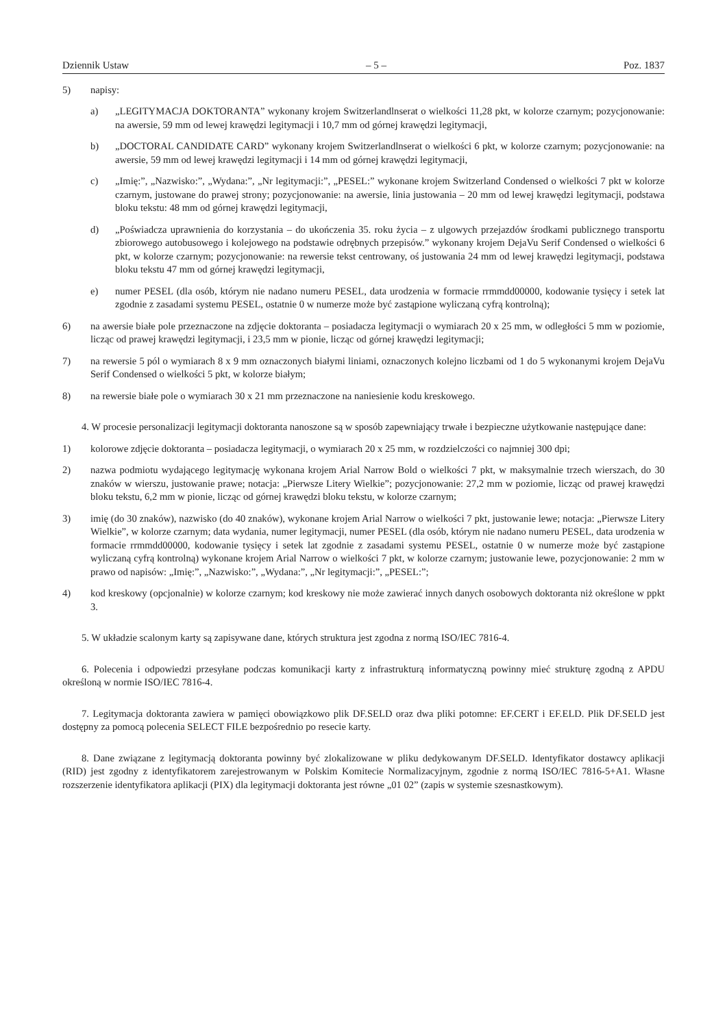Dziennik Ustaw – 5 – Poz. 1837
5) napisy:
a) „LEGITYMACJA DOKTORANTA” wykonany krojem Switzerlandlnserat o wielkości 11,28 pkt, w kolorze czarnym; pozycjonowanie: na awersie, 59 mm od lewej krawędzi legitymacji i 10,7 mm od górnej krawędzi legitymacji,
b) „DOCTORAL CANDIDATE CARD” wykonany krojem Switzerlandlnserat o wielkości 6 pkt, w kolorze czarnym; pozycjonowanie: na awersie, 59 mm od lewej krawędzi legitymacji i 14 mm od górnej krawędzi legitymacji,
c) „Imię:”, „Nazwisko:”, „Wydana:”, „Nr legitymacji:”, „PESEL:” wykonane krojem Switzerland Condensed o wielkości 7 pkt w kolorze czarnym, justowane do prawej strony; pozycjonowanie: na awersie, linia justowania – 20 mm od lewej krawędzi legitymacji, podstawa bloku tekstu: 48 mm od górnej krawędzi legitymacji,
d) „Poświadcza uprawnienia do korzystania – do ukończenia 35. roku życia – z ulgowych przejazdów środkami publicznego transportu zbiorowego autobusowego i kolejowego na podstawie odrębnych przepisów.” wykonany krojem DejaVu Serif Condensed o wielkości 6 pkt, w kolorze czarnym; pozycjonowanie: na rewersie tekst centrowany, oś justowania 24 mm od lewej krawędzi legitymacji, podstawa bloku tekstu 47 mm od górnej krawędzi legitymacji,
e) numer PESEL (dla osób, którym nie nadano numeru PESEL, data urodzenia w formacie rrmmdd00000, kodowanie tysięcy i setek lat zgodnie z zasadami systemu PESEL, ostatnie 0 w numerze może być zastąpione wyliczaną cyfrą kontrolną);
6) na awersie białe pole przeznaczone na zdjęcie doktoranta – posiadacza legitymacji o wymiarach 20 x 25 mm, w odległości 5 mm w poziomie, licząc od prawej krawędzi legitymacji, i 23,5 mm w pionie, licząc od górnej krawędzi legitymacji;
7) na rewersie 5 pól o wymiarach 8 x 9 mm oznaczonych białymi liniami, oznaczonych kolejno liczbami od 1 do 5 wykonanymi krojem DejaVu Serif Condensed o wielkości 5 pkt, w kolorze białym;
8) na rewersie białe pole o wymiarach 30 x 21 mm przeznaczone na naniesienie kodu kreskowego.
4. W procesie personalizacji legitymacji doktoranta nanoszone są w sposób zapewniający trwałe i bezpieczne użytkowanie następujące dane:
1) kolorowe zdjęcie doktoranta – posiadacza legitymacji, o wymiarach 20 x 25 mm, w rozdzielczości co najmniej 300 dpi;
2) nazwa podmiotu wydającego legitymację wykonana krojem Arial Narrow Bold o wielkości 7 pkt, w maksymalnie trzech wierszach, do 30 znaków w wierszu, justowanie prawe; notacja: „Pierwsze Litery Wielkie”; pozycjonowanie: 27,2 mm w poziomie, licząc od prawej krawędzi bloku tekstu, 6,2 mm w pionie, licząc od górnej krawędzi bloku tekstu, w kolorze czarnym;
3) imię (do 30 znaków), nazwisko (do 40 znaków), wykonane krojem Arial Narrow o wielkości 7 pkt, justowanie lewe; notacja: „Pierwsze Litery Wielkie”, w kolorze czarnym; data wydania, numer legitymacji, numer PESEL (dla osób, którym nie nadano numeru PESEL, data urodzenia w formacie rrmmdd00000, kodowanie tysięcy i setek lat zgodnie z zasadami systemu PESEL, ostatnie 0 w numerze może być zastąpione wyliczaną cyfrą kontrolną) wykonane krojem Arial Narrow o wielkości 7 pkt, w kolorze czarnym; justowanie lewe, pozycjonowanie: 2 mm w prawo od napisów: „Imię:”, „Nazwisko:”, „Wydana:”, „Nr legitymacji:”, „PESEL:”;
4) kod kreskowy (opcjonalnie) w kolorze czarnym; kod kreskowy nie może zawierać innych danych osobowych doktoranta niż określone w ppkt 3.
5. W układzie scalonym karty są zapisywane dane, których struktura jest zgodna z normą ISO/IEC 7816-4.
6. Polecenia i odpowiedzi przesyłane podczas komunikacji karty z infrastrukturą informatyczną powinny mieć strukturę zgodną z APDU określoną w normie ISO/IEC 7816-4.
7. Legitymacja doktoranta zawiera w pamięci obowiązkowo plik DF.SELD oraz dwa pliki potomne: EF.CERT i EF.ELD. Plik DF.SELD jest dostępny za pomocą polecenia SELECT FILE bezpośrednio po resecie karty.
8. Dane związane z legitymacją doktoranta powinny być zlokalizowane w pliku dedykowanym DF.SELD. Identyfikator dostawcy aplikacji (RID) jest zgodny z identyfikatorem zarejestrowanym w Polskim Komitecie Normalizacyjnym, zgodnie z normą ISO/IEC 7816-5+A1. Własne rozszerzenie identyfikatora aplikacji (PIX) dla legitymacji doktoranta jest równe „01 02” (zapis w systemie szesnastkowym).